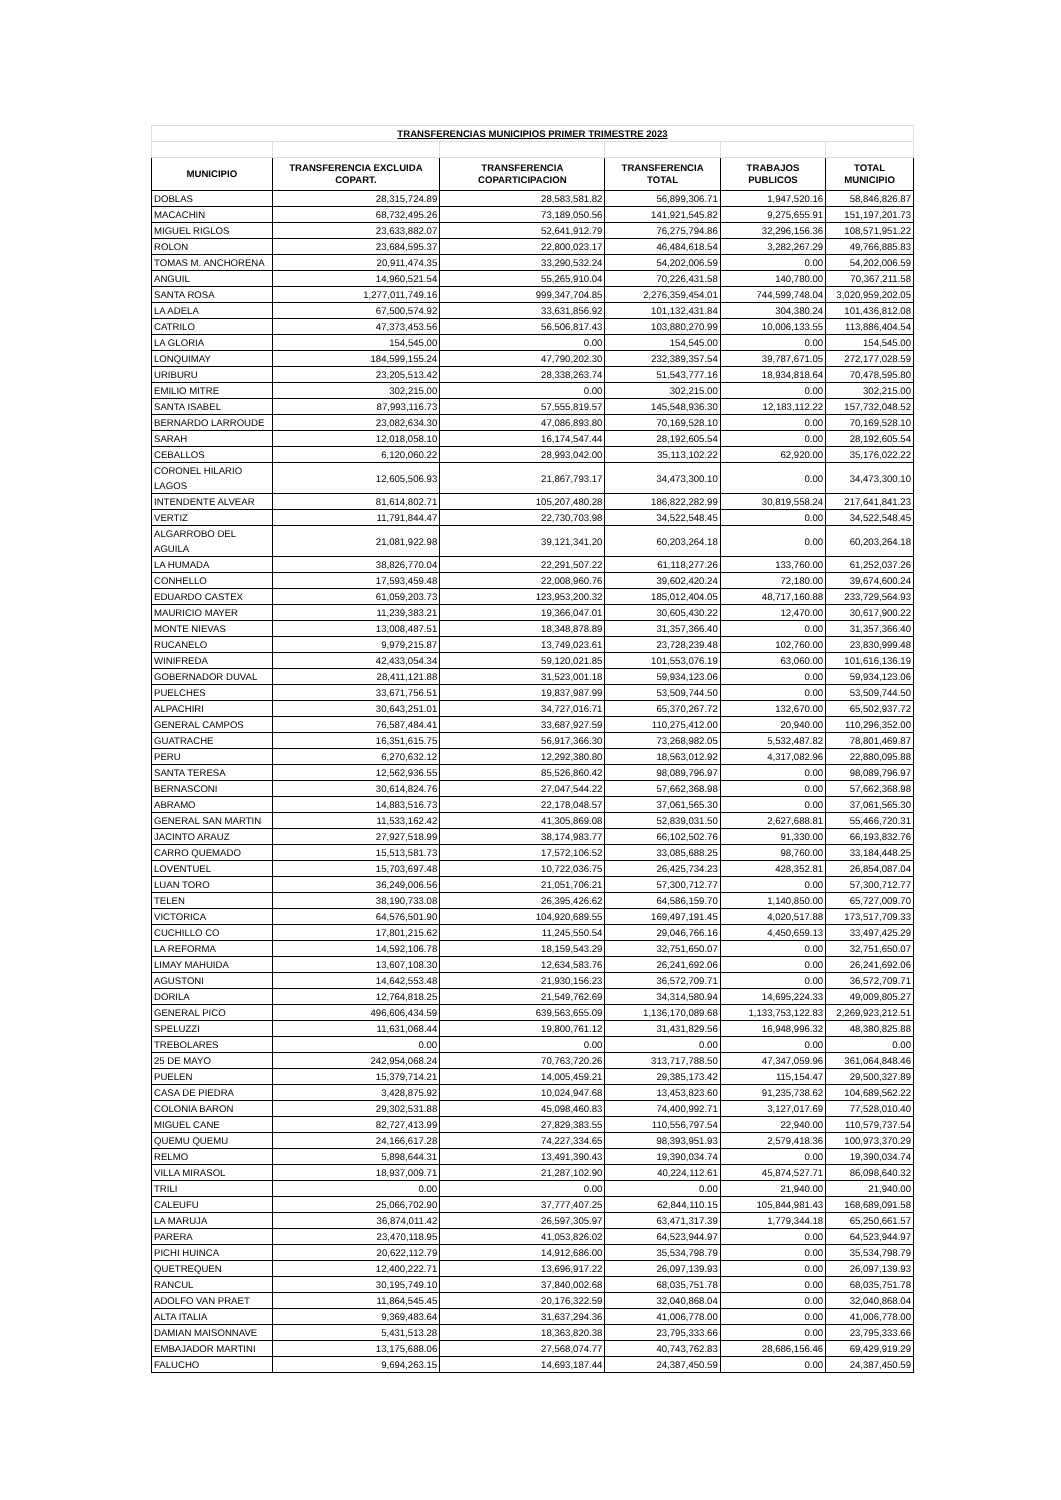| TRANSFERENCIAS MUNICIPIOS PRIMER TRIMESTRE 2023 | | | | | |
| MUNICIPIO | TRANSFERENCIA EXCLUIDA COPART. | TRANSFERENCIA COPARTICIPACION | TRANSFERENCIA TOTAL | TRABAJOS PUBLICOS | TOTAL MUNICIPIO |
| DOBLAS | 28,315,724.89 | 28,583,581.82 | 56,899,306.71 | 1,947,520.16 | 58,846,826.87 |
| MACACHIN | 68,732,495.26 | 73,189,050.56 | 141,921,545.82 | 9,275,655.91 | 151,197,201.73 |
| MIGUEL RIGLOS | 23,633,882.07 | 52,641,912.79 | 76,275,794.86 | 32,296,156.36 | 108,571,951.22 |
| ROLON | 23,684,595.37 | 22,800,023.17 | 46,484,618.54 | 3,282,267.29 | 49,766,885.83 |
| TOMAS M. ANCHORENA | 20,911,474.35 | 33,290,532.24 | 54,202,006.59 | 0.00 | 54,202,006.59 |
| ANGUIL | 14,960,521.54 | 55,265,910.04 | 70,226,431.58 | 140,780.00 | 70,367,211.58 |
| SANTA ROSA | 1,277,011,749.16 | 999,347,704.85 | 2,276,359,454.01 | 744,599,748.04 | 3,020,959,202.05 |
| LA ADELA | 67,500,574.92 | 33,631,856.92 | 101,132,431.84 | 304,380.24 | 101,436,812.08 |
| CATRILO | 47,373,453.56 | 56,506,817.43 | 103,880,270.99 | 10,006,133.55 | 113,886,404.54 |
| LA GLORIA | 154,545.00 | 0.00 | 154,545.00 | 0.00 | 154,545.00 |
| LONQUIMAY | 184,599,155.24 | 47,790,202.30 | 232,389,357.54 | 39,787,671.05 | 272,177,028.59 |
| URIBURU | 23,205,513.42 | 28,338,263.74 | 51,543,777.16 | 18,934,818.64 | 70,478,595.80 |
| EMILIO MITRE | 302,215.00 | 0.00 | 302,215.00 | 0.00 | 302,215.00 |
| SANTA ISABEL | 87,993,116.73 | 57,555,819.57 | 145,548,936.30 | 12,183,112.22 | 157,732,048.52 |
| BERNARDO LARROUDE | 23,082,634.30 | 47,086,893.80 | 70,169,528.10 | 0.00 | 70,169,528.10 |
| SARAH | 12,018,058.10 | 16,174,547.44 | 28,192,605.54 | 0.00 | 28,192,605.54 |
| CEBALLOS | 6,120,060.22 | 28,993,042.00 | 35,113,102.22 | 62,920.00 | 35,176,022.22 |
| CORONEL HILARIO LAGOS | 12,605,506.93 | 21,867,793.17 | 34,473,300.10 | 0.00 | 34,473,300.10 |
| INTENDENTE ALVEAR | 81,614,802.71 | 105,207,480.28 | 186,822,282.99 | 30,819,558.24 | 217,641,841.23 |
| VERTIZ | 11,791,844.47 | 22,730,703.98 | 34,522,548.45 | 0.00 | 34,522,548.45 |
| ALGARROBO DEL AGUILA | 21,081,922.98 | 39,121,341.20 | 60,203,264.18 | 0.00 | 60,203,264.18 |
| LA HUMADA | 38,826,770.04 | 22,291,507.22 | 61,118,277.26 | 133,760.00 | 61,252,037.26 |
| CONHELLO | 17,593,459.48 | 22,008,960.76 | 39,602,420.24 | 72,180.00 | 39,674,600.24 |
| EDUARDO CASTEX | 61,059,203.73 | 123,953,200.32 | 185,012,404.05 | 48,717,160.88 | 233,729,564.93 |
| MAURICIO MAYER | 11,239,383.21 | 19,366,047.01 | 30,605,430.22 | 12,470.00 | 30,617,900.22 |
| MONTE NIEVAS | 13,008,487.51 | 18,348,878.89 | 31,357,366.40 | 0.00 | 31,357,366.40 |
| RUCANELO | 9,979,215.87 | 13,749,023.61 | 23,728,239.48 | 102,760.00 | 23,830,999.48 |
| WINIFREDA | 42,433,054.34 | 59,120,021.85 | 101,553,076.19 | 63,060.00 | 101,616,136.19 |
| GOBERNADOR DUVAL | 28,411,121.88 | 31,523,001.18 | 59,934,123.06 | 0.00 | 59,934,123.06 |
| PUELCHES | 33,671,756.51 | 19,837,987.99 | 53,509,744.50 | 0.00 | 53,509,744.50 |
| ALPACHIRI | 30,643,251.01 | 34,727,016.71 | 65,370,267.72 | 132,670.00 | 65,502,937.72 |
| GENERAL CAMPOS | 76,587,484.41 | 33,687,927.59 | 110,275,412.00 | 20,940.00 | 110,296,352.00 |
| GUATRACHE | 16,351,615.75 | 56,917,366.30 | 73,268,982.05 | 5,532,487.82 | 78,801,469.87 |
| PERU | 6,270,632.12 | 12,292,380.80 | 18,563,012.92 | 4,317,082.96 | 22,880,095.88 |
| SANTA TERESA | 12,562,936.55 | 85,526,860.42 | 98,089,796.97 | 0.00 | 98,089,796.97 |
| BERNASCONI | 30,614,824.76 | 27,047,544.22 | 57,662,368.98 | 0.00 | 57,662,368.98 |
| ABRAMO | 14,883,516.73 | 22,178,048.57 | 37,061,565.30 | 0.00 | 37,061,565.30 |
| GENERAL SAN MARTIN | 11,533,162.42 | 41,305,869.08 | 52,839,031.50 | 2,627,688.81 | 55,466,720.31 |
| JACINTO ARAUZ | 27,927,518.99 | 38,174,983.77 | 66,102,502.76 | 91,330.00 | 66,193,832.76 |
| CARRO QUEMADO | 15,513,581.73 | 17,572,106.52 | 33,085,688.25 | 98,760.00 | 33,184,448.25 |
| LOVENTUEL | 15,703,697.48 | 10,722,036.75 | 26,425,734.23 | 428,352.81 | 26,854,087.04 |
| LUAN TORO | 36,249,006.56 | 21,051,706.21 | 57,300,712.77 | 0.00 | 57,300,712.77 |
| TELEN | 38,190,733.08 | 26,395,426.62 | 64,586,159.70 | 1,140,850.00 | 65,727,009.70 |
| VICTORICA | 64,576,501.90 | 104,920,689.55 | 169,497,191.45 | 4,020,517.88 | 173,517,709.33 |
| CUCHILLO CO | 17,801,215.62 | 11,245,550.54 | 29,046,766.16 | 4,450,659.13 | 33,497,425.29 |
| LA REFORMA | 14,592,106.78 | 18,159,543.29 | 32,751,650.07 | 0.00 | 32,751,650.07 |
| LIMAY MAHUIDA | 13,607,108.30 | 12,634,583.76 | 26,241,692.06 | 0.00 | 26,241,692.06 |
| AGUSTONI | 14,642,553.48 | 21,930,156.23 | 36,572,709.71 | 0.00 | 36,572,709.71 |
| DORILA | 12,764,818.25 | 21,549,762.69 | 34,314,580.94 | 14,695,224.33 | 49,009,805.27 |
| GENERAL PICO | 496,606,434.59 | 639,563,655.09 | 1,136,170,089.68 | 1,133,753,122.83 | 2,269,923,212.51 |
| SPELUZZI | 11,631,068.44 | 19,800,761.12 | 31,431,829.56 | 16,948,996.32 | 48,380,825.88 |
| TREBOLARES | 0.00 | 0.00 | 0.00 | 0.00 | 0.00 |
| 25 DE MAYO | 242,954,068.24 | 70,763,720.26 | 313,717,788.50 | 47,347,059.96 | 361,064,848.46 |
| PUELEN | 15,379,714.21 | 14,005,459.21 | 29,385,173.42 | 115,154.47 | 29,500,327.89 |
| CASA DE PIEDRA | 3,428,875.92 | 10,024,947.68 | 13,453,823.60 | 91,235,738.62 | 104,689,562.22 |
| COLONIA BARON | 29,302,531.88 | 45,098,460.83 | 74,400,992.71 | 3,127,017.69 | 77,528,010.40 |
| MIGUEL CANE | 82,727,413.99 | 27,829,383.55 | 110,556,797.54 | 22,940.00 | 110,579,737.54 |
| QUEMU QUEMU | 24,166,617.28 | 74,227,334.65 | 98,393,951.93 | 2,579,418.36 | 100,973,370.29 |
| RELMO | 5,898,644.31 | 13,491,390.43 | 19,390,034.74 | 0.00 | 19,390,034.74 |
| VILLA MIRASOL | 18,937,009.71 | 21,287,102.90 | 40,224,112.61 | 45,874,527.71 | 86,098,640.32 |
| TRILI | 0.00 | 0.00 | 0.00 | 21,940.00 | 21,940.00 |
| CALEUFU | 25,066,702.90 | 37,777,407.25 | 62,844,110.15 | 105,844,981.43 | 168,689,091.58 |
| LA MARUJA | 36,874,011.42 | 26,597,305.97 | 63,471,317.39 | 1,779,344.18 | 65,250,661.57 |
| PARERA | 23,470,118.95 | 41,053,826.02 | 64,523,944.97 | 0.00 | 64,523,944.97 |
| PICHI HUINCA | 20,622,112.79 | 14,912,686.00 | 35,534,798.79 | 0.00 | 35,534,798.79 |
| QUETREQUEN | 12,400,222.71 | 13,696,917.22 | 26,097,139.93 | 0.00 | 26,097,139.93 |
| RANCUL | 30,195,749.10 | 37,840,002.68 | 68,035,751.78 | 0.00 | 68,035,751.78 |
| ADOLFO VAN PRAET | 11,864,545.45 | 20,176,322.59 | 32,040,868.04 | 0.00 | 32,040,868.04 |
| ALTA ITALIA | 9,369,483.64 | 31,637,294.36 | 41,006,778.00 | 0.00 | 41,006,778.00 |
| DAMIAN MAISONNAVE | 5,431,513.28 | 18,363,820.38 | 23,795,333.66 | 0.00 | 23,795,333.66 |
| EMBAJADOR MARTINI | 13,175,688.06 | 27,568,074.77 | 40,743,762.83 | 28,686,156.46 | 69,429,919.29 |
| FALUCHO | 9,694,263.15 | 14,693,187.44 | 24,387,450.59 | 0.00 | 24,387,450.59 |